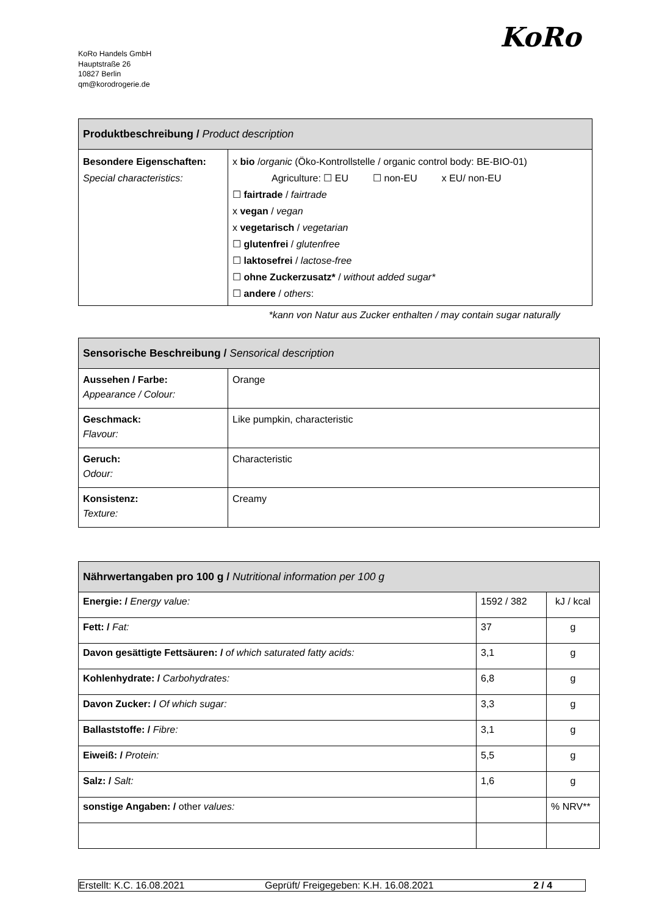KoRo
KoRo Handels GmbH
Hauptstraße 26
10827 Berlin
qm@korodrogerie.de
| Produktbeschreibung / Product description | |
| --- | --- |
| Besondere Eigenschaften: Special characteristics: | x bio / organic (Öko-Kontrollstelle / organic control body: BE-BIO-01) Agriculture: ☐ EU ☐ non-EU x EU/ non-EU ☐ fairtrade / fairtrade x vegan / vegan x vegetarisch / vegetarian ☐ glutenfrei / glutenfree ☐ laktosefrei / lactose-free ☐ ohne Zuckerzusatz* / without added sugar* ☐ andere / others : |
*kann von Natur aus Zucker enthalten / may contain sugar naturally
| Sensorische Beschreibung / Sensorical description | |
| --- | --- |
| Aussehen / Farbe: Appearance / Colour: | Orange |
| Geschmack: Flavour: | Like pumpkin, characteristic |
| Geruch: Odour: | Characteristic |
| Konsistenz: Texture: | Creamy |
| Nährwertangaben pro 100 g / Nutritional information per 100 g | | |
| --- | --- | --- |
| Energie: / Energy value: | 1592 / 382 | kJ / kcal |
| Fett: / Fat: | 37 | g |
| Davon gesättigte Fettsäuren: / of which saturated fatty acids: | 3,1 | g |
| Kohlenhydrate: / Carbohydrates: | 6,8 | g |
| Davon Zucker: / Of which sugar: | 3,3 | g |
| Ballaststoffe: / Fibre: | 3,1 | g |
| Eiweiß: / Protein: | 5,5 | g |
| Salz: / Salt: | 1,6 | g |
| sonstige Angaben: / other values: | | % NRV** |
Erstellt: K.C. 16.08.2021 Geprüft/ Freigegeben: K.H. 16.08.2021 2 / 4